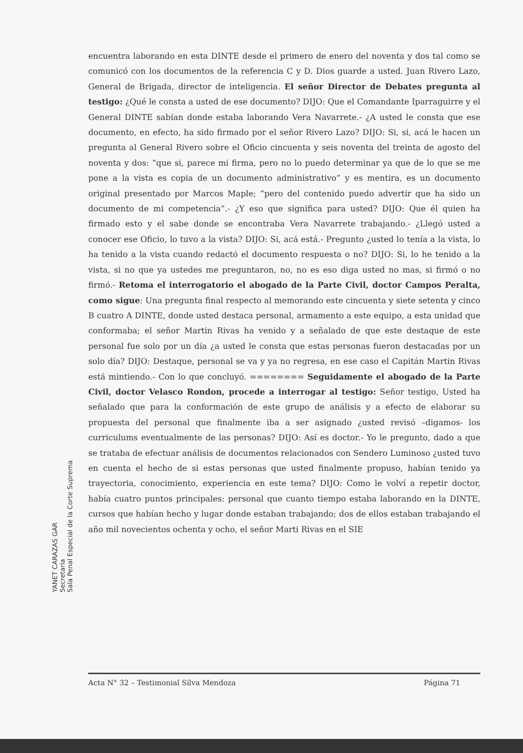encuentra laborando en esta DINTE desde el primero de enero del noventa y dos tal como se comunicó con los documentos de la referencia C y D. Dios guarde a usted. Juan Rivero Lazo, General de Brigada, director de inteligencia. El señor Director de Debates pregunta al testigo: ¿Qué le consta a usted de ese documento? DIJO: Que el Comandante Iparraguirre y el General DINTE sabían donde estaba laborando Vera Navarrete.- ¿A usted le consta que ese documento, en efecto, ha sido firmado por el señor Rivero Lazo? DIJO: Si, si, acá le hacen un pregunta al General Rivero sobre el Oficio cincuenta y seis noventa del treinta de agosto del noventa y dos: “que si, parece mi firma, pero no lo puedo determinar ya que de lo que se me pone a la vista es copia de un documento administrativo” y es mentira, es un documento original presentado por Marcos Maple; “pero del contenido puedo advertir que ha sido un documento de mi competencia”.- ¿Y eso que significa para usted? DIJO: Que él quien ha firmado esto y el sabe donde se encontraba Vera Navarrete trabajando.- ¿Llegó usted a conocer ese Oficio, lo tuvo a la vista? DIJO: Si, acá está.- Pregunto ¿usted lo tenía a la vista, lo ha tenido a la vista cuando redactó el documento respuesta o no? DIJO: Si, lo he tenido a la vista, si no que ya ustedes me preguntaron, no, no es eso diga usted no mas, si firmó o no firmó.- Retoma el interrogatorio el abogado de la Parte Civil, doctor Campos Peralta, como sigue: Una pregunta final respecto al memorando este cincuenta y siete setenta y cinco B cuatro A DINTE, donde usted destaca personal, armamento a este equipo, a esta unidad que conformaba; el señor Martin Rivas ha venido y a señalado de que este destaque de este personal fue solo por un día ¿a usted le consta que estas personas fueron destacadas por un solo día? DIJO: Destaque, personal se va y ya no regresa, en ese caso el Capitán Martin Rivas está mintiendo.- Con lo que concluyó. ======== Seguidamente el abogado de la Parte Civil, doctor Velasco Rondon, procede a interrogar al testigo: Señor testigo, Usted ha señalado que para la conformación de este grupo de análisis y a efecto de elaborar su propuesta del personal que finalmente iba a ser asignado ¿usted revisó –digamos- los curriculums eventualmente de las personas? DIJO: Así es doctor.- Yo le pregunto, dado a que se trataba de efectuar análisis de documentos relacionados con Sendero Luminoso ¿usted tuvo en cuenta el hecho de si estas personas que usted finalmente propuso, habían tenido ya trayectoria, conocimiento, experiencia en este tema? DIJO: Como le volví a repetir doctor, había cuatro puntos principales: personal que cuanto tiempo estaba laborando en la DINTE, cursos que habían hecho y lugar donde estaban trabajando; dos de ellos estaban trabajando el año mil novecientos ochenta y ocho, el señor Marti Rivas en el SIE
Acta N° 32 – Testimonial Silva Mendoza Página 71
YANET CARAZAS GAR
Secretaria
Sala Penal Especial de la Corte Suprema